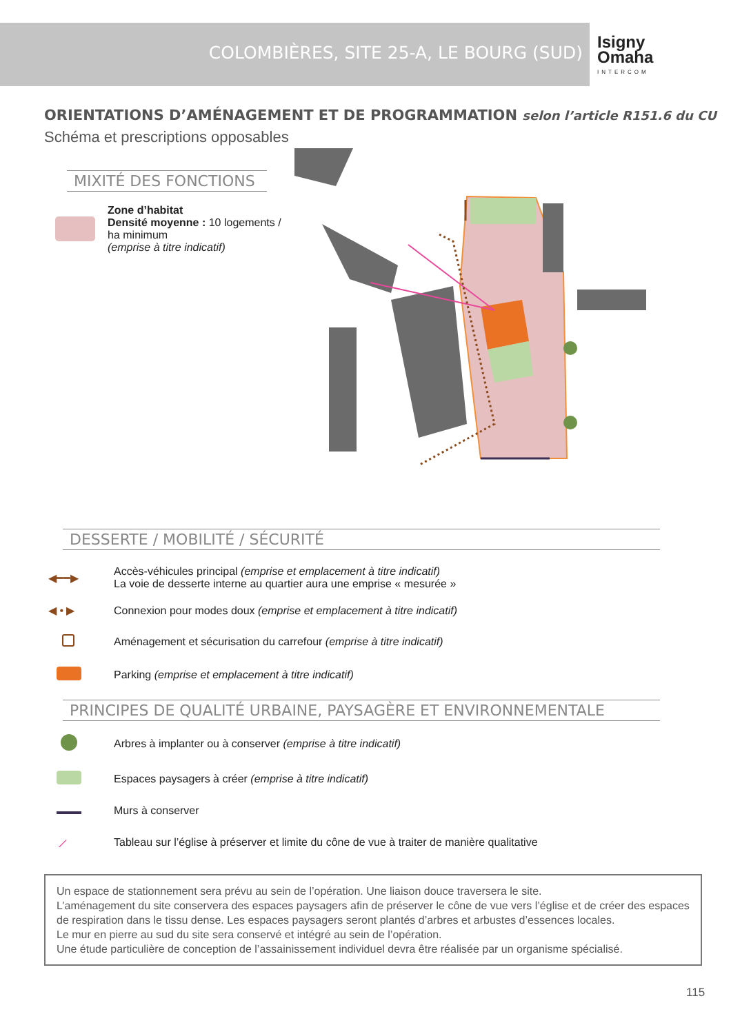COLOMBIÈRES, SITE 25-A, LE BOURG (SUD)
Isigny
Omaha
INTERCOM
ORIENTATIONS D’AMÉNAGEMENT ET DE PROGRAMMATION selon l’article R151.6 du CU
Schéma et prescriptions opposables
MIXITÉ DES FONCTIONS
Zone d’habitat
Densité moyenne : 10 logements /
ha minimum
(emprise à titre indicatif)
DESSERTE / MOBILITÉ / SÉCURITÉ
◀━━▶
Accès-véhicules principal (emprise et emplacement à titre indicatif)
La voie de desserte interne au quartier aura une emprise « mesurée »
◀ • ▶
Connexion pour modes doux (emprise et emplacement à titre indicatif)
Aménagement et sécurisation du carrefour (emprise à titre indicatif)
Parking (emprise et emplacement à titre indicatif)
PRINCIPES DE QUALITÉ URBAINE, PAYSAGÈRE ET ENVIRONNEMENTALE
Arbres à implanter ou à conserver (emprise à titre indicatif)
Espaces paysagers à créer (emprise à titre indicatif)
Murs à conserver
⟋
Tableau sur l’église à préserver et limite du cône de vue à traiter de manière qualitative
Un espace de stationnement sera prévu au sein de l’opération. Une liaison douce traversera le site.
L’aménagement du site conservera des espaces paysagers afin de préserver le cône de vue vers l’église et de créer des espaces de respiration dans le tissu dense. Les espaces paysagers seront plantés d’arbres et arbustes d’essences locales.
Le mur en pierre au sud du site sera conservé et intégré au sein de l’opération.
Une étude particulière de conception de l’assainissement individuel devra être réalisée par un organisme spécialisé.
115